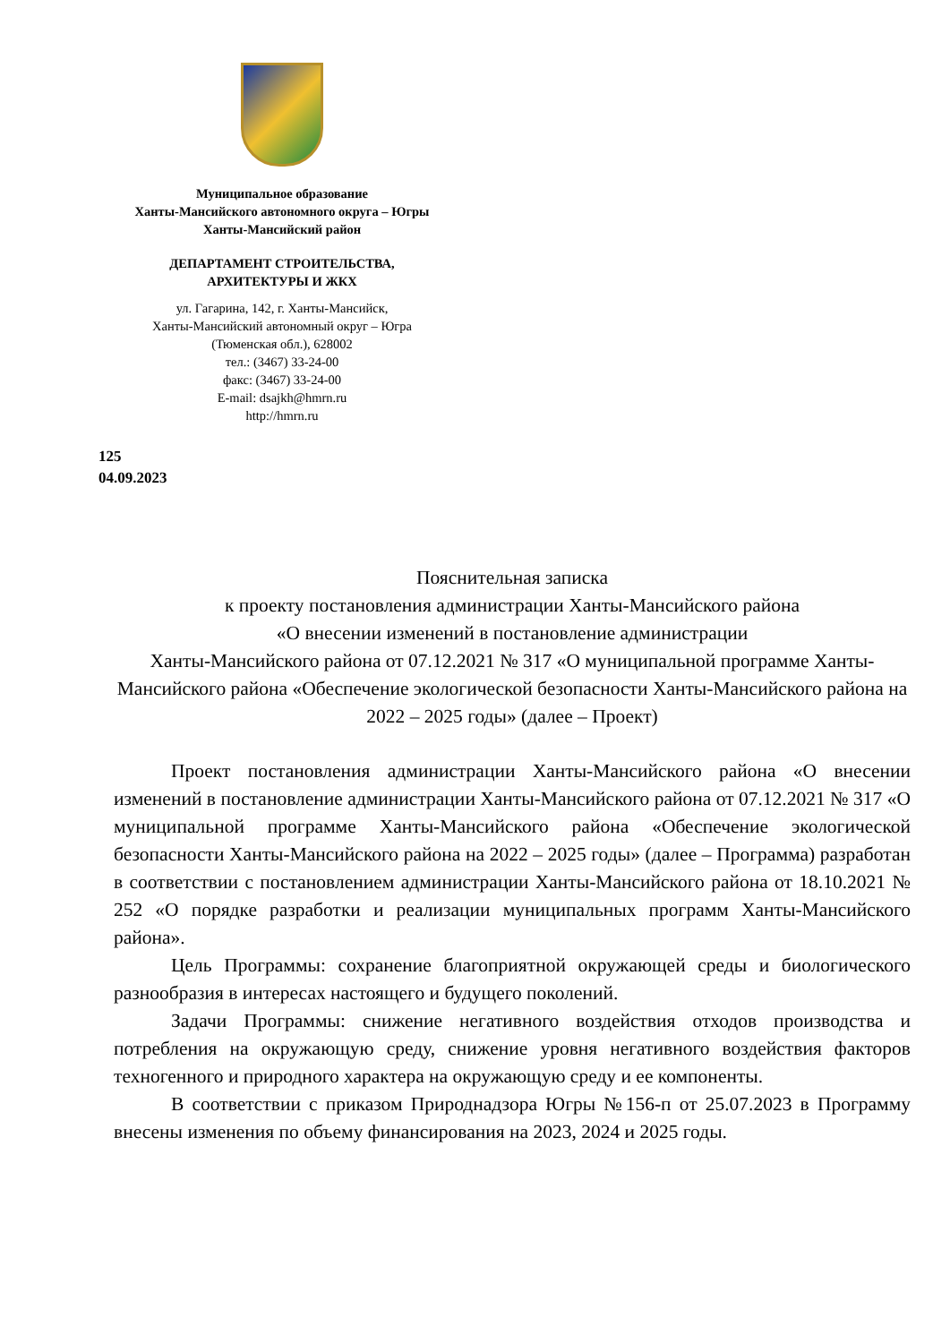Муниципальное образование
Ханты-Мансийского автономного округа – Югры
Ханты-Мансийский район
ДЕПАРТАМЕНТ СТРОИТЕЛЬСТВА,
АРХИТЕКТУРЫ И ЖКХ
ул. Гагарина, 142, г. Ханты-Мансийск,
Ханты-Мансийский автономный округ – Югра
(Тюменская обл.), 628002
тел.: (3467) 33-24-00
факс: (3467) 33-24-00
E-mail: dsajkh@hmrn.ru
http://hmrn.ru
125
04.09.2023
Пояснительная записка
к проекту постановления администрации Ханты-Мансийского района
«О внесении изменений в постановление администрации
Ханты-Мансийского района от 07.12.2021 № 317 «О муниципальной программе Ханты-Мансийского района «Обеспечение экологической безопасности Ханты-Мансийского района на 2022 – 2025 годы» (далее – Проект)
Проект постановления администрации Ханты-Мансийского района «О внесении изменений в постановление администрации Ханты-Мансийского района от 07.12.2021 № 317 «О муниципальной программе Ханты-Мансийского района «Обеспечение экологической безопасности Ханты-Мансийского района на 2022 – 2025 годы» (далее – Программа) разработан в соответствии с постановлением администрации Ханты-Мансийского района от 18.10.2021 № 252 «О порядке разработки и реализации муниципальных программ Ханты-Мансийского района».
Цель Программы: сохранение благоприятной окружающей среды и биологического разнообразия в интересах настоящего и будущего поколений.
Задачи Программы: снижение негативного воздействия отходов производства и потребления на окружающую среду, снижение уровня негативного воздействия факторов техногенного и природного характера на окружающую среду и ее компоненты.
В соответствии с приказом Природнадзора Югры №156-п от 25.07.2023 в Программу внесены изменения по объему финансирования на 2023, 2024 и 2025 годы.